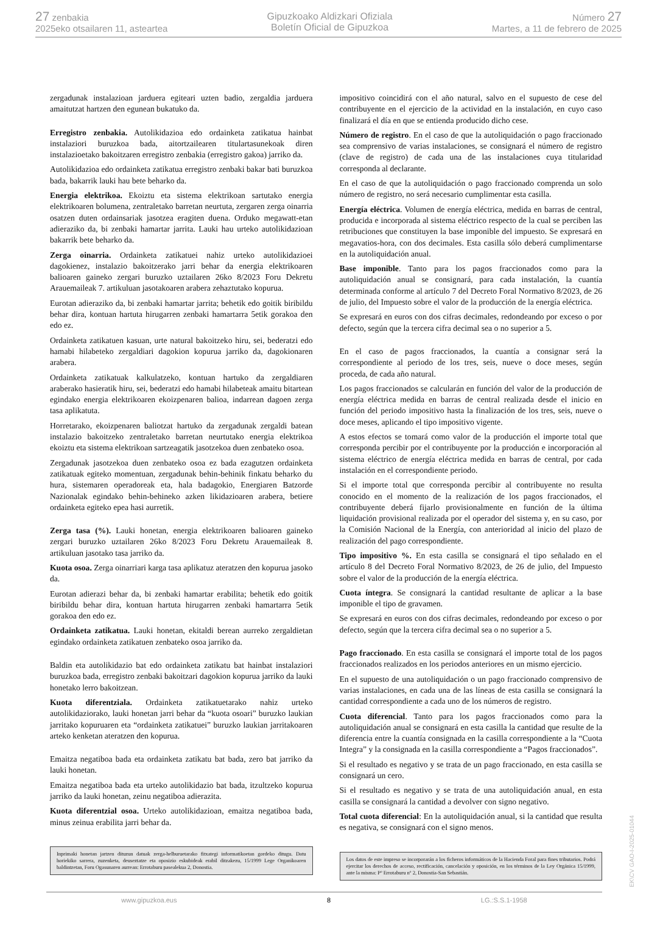27 zenbakia
2025eko otsailaren 11, asteartea
Gipuzkoako Aldizkari Ofiziala
Boletín Oficial de Gipuzkoa
Número 27
Martes, a 11 de febrero de 2025
zergadunak instalazioan jarduera egiteari uzten badio, zergaldia jarduera amaitutzat hartzen den egunean bukatuko da.
Erregistro zenbakia. Autolikidazioa edo ordainketa zatikatua hainbat instalaziori buruzkoa bada, aitortzailearen titulartasunekoak diren instalazioetako bakoitzaren erregistro zenbakia (erregistro gakoa) jarriko da.
Autolikidazioa edo ordainketa zatikatua erregistro zenbaki bakar bati buruzkoa bada, bakarrik lauki hau bete beharko da.
Energia elektrikoa. Ekoiztu eta sistema elektrikoan sartutako energia elektrikoaren bolumena, zentraletako barretan neurtuta, zergaren zerga oinarria osatzen duten ordainsariak jasotzea eragiten duena. Orduko megawatt-etan adieraziko da, bi zenbaki hamartar jarrita. Lauki hau urteko autolikidazioan bakarrik bete beharko da.
Zerga oinarria. Ordainketa zatikatuei nahiz urteko autolikidazioei dagokienez, instalazio bakoitzerako jarri behar da energia elektrikoaren balioaren gaineko zergari buruzko uztailaren 26ko 8/2023 Foru Dekretu Arauemaileak 7. artikuluan jasotakoaren arabera zehaztutako kopurua.
Eurotan adieraziko da, bi zenbaki hamartar jarrita; behetik edo goitik biribildu behar dira, kontuan hartuta hirugarren zenbaki hamartarra 5etik gorakoa den edo ez.
Ordainketa zatikatuen kasuan, urte natural bakoitzeko hiru, sei, bederatzi edo hamabi hilabeteko zergaldiari dagokion kopurua jarriko da, dagokionaren arabera.
Ordainketa zatikatuak kalkulatzeko, kontuan hartuko da zergaldiaren araberako hasieratik hiru, sei, bederatzi edo hamabi hilabeteak amaitu bitartean egindako energia elektrikoaren ekoizpenaren balioa, indarrean dagoen zerga tasa aplikatuta.
Horretarako, ekoizpenaren baliotzat hartuko da zergadunak zergaldi batean instalazio bakoitzeko zentraletako barretan neurtutako energia elektrikoa ekoiztu eta sistema elektrikoan sartzeagatik jasotzekoa duen zenbateko osoa.
Zergadunak jasotzekoa duen zenbateko osoa ez bada ezagutzen ordainketa zatikatuak egiteko momentuan, zergadunak behin-behinik finkatu beharko du hura, sistemaren operadoreak eta, hala badagokio, Energiaren Batzorde Nazionalak egindako behin-behineko azken likidazioaren arabera, betiere ordainketa egiteko epea hasi aurretik.
Zerga tasa (%). Lauki honetan, energia elektrikoaren balioaren gaineko zergari buruzko uztailaren 26ko 8/2023 Foru Dekretu Arauemaileak 8. artikuluan jasotako tasa jarriko da.
Kuota osoa. Zerga oinarriari karga tasa aplikatuz ateratzen den kopurua jasoko da.
Eurotan adierazi behar da, bi zenbaki hamartar erabilita; behetik edo goitik biribildu behar dira, kontuan hartuta hirugarren zenbaki hamartarra 5etik gorakoa den edo ez.
Ordainketa zatikatua. Lauki honetan, ekitaldi berean aurreko zergaldietan egindako ordainketa zatikatuen zenbateko osoa jarriko da.
Baldin eta autolikidazio bat edo ordainketa zatikatu bat hainbat instalaziori buruzkoa bada, erregistro zenbaki bakoitzari dagokion kopurua jarriko da lauki honetako lerro bakoitzean.
Kuota diferentziala. Ordainketa zatikatuetarako nahiz urteko autolikidaziorako, lauki honetan jarri behar da “kuota osoari” buruzko laukian jarritako kopuruaren eta “ordainketa zatikatuei” buruzko laukian jarritakoaren arteko kenketan ateratzen den kopurua.
Emaitza negatiboa bada eta ordainketa zatikatu bat bada, zero bat jarriko da lauki honetan.
Emaitza negatiboa bada eta urteko autolikidazio bat bada, itzultzeko kopurua jarriko da lauki honetan, zeinu negatiboa adierazita.
Kuota diferentzial osoa. Urteko autolikidazioan, emaitza negatiboa bada, minus zeinua erabilita jarri behar da.
Inprimaki honetan jartzen dituzun datuak zerga-helburuetarako fitxategi informatikoetan gordeko ditugu. Datu horiekiko sarrera, zuzenketa, deuseztatze eta oposizio eskubideak erabil ditzakezu, 15/1999 Lege Organikoaren baldintzetan, Foru Ogasunaren aurrean: Errotaburu pasealekua 2, Donostia.
impositivo coincidirá con el año natural, salvo en el supuesto de cese del contribuyente en el ejercicio de la actividad en la instalación, en cuyo caso finalizará el día en que se entienda producido dicho cese.
Número de registro. En el caso de que la autoliquidación o pago fraccionado sea comprensivo de varias instalaciones, se consignará el número de registro (clave de registro) de cada una de las instalaciones cuya titularidad corresponda al declarante.
En el caso de que la autoliquidación o pago fraccionado comprenda un solo número de registro, no será necesario cumplimentar esta casilla.
Energía eléctrica. Volumen de energía eléctrica, medida en barras de central, producida e incorporada al sistema eléctrico respecto de la cual se perciben las retribuciones que constituyen la base imponible del impuesto. Se expresará en megavatios-hora, con dos decimales. Esta casilla sólo deberá cumplimentarse en la autoliquidación anual.
Base imponible. Tanto para los pagos fraccionados como para la autoliquidación anual se consignará, para cada instalación, la cuantía determinada conforme al artículo 7 del Decreto Foral Normativo 8/2023, de 26 de julio, del Impuesto sobre el valor de la producción de la energía eléctrica.
Se expresará en euros con dos cifras decimales, redondeando por exceso o por defecto, según que la tercera cifra decimal sea o no superior a 5.
En el caso de pagos fraccionados, la cuantía a consignar será la correspondiente al periodo de los tres, seis, nueve o doce meses, según proceda, de cada año natural.
Los pagos fraccionados se calcularán en función del valor de la producción de energía eléctrica medida en barras de central realizada desde el inicio en función del periodo impositivo hasta la finalización de los tres, seis, nueve o doce meses, aplicando el tipo impositivo vigente.
A estos efectos se tomará como valor de la producción el importe total que corresponda percibir por el contribuyente por la producción e incorporación al sistema eléctrico de energía eléctrica medida en barras de central, por cada instalación en el correspondiente periodo.
Si el importe total que corresponda percibir al contribuyente no resulta conocido en el momento de la realización de los pagos fraccionados, el contribuyente deberá fijarlo provisionalmente en función de la última liquidación provisional realizada por el operador del sistema y, en su caso, por la Comisión Nacional de la Energía, con anterioridad al inicio del plazo de realización del pago correspondiente.
Tipo impositivo %. En esta casilla se consignará el tipo señalado en el artículo 8 del Decreto Foral Normativo 8/2023, de 26 de julio, del Impuesto sobre el valor de la producción de la energía eléctrica.
Cuota íntegra. Se consignará la cantidad resultante de aplicar a la base imponible el tipo de gravamen.
Se expresará en euros con dos cifras decimales, redondeando por exceso o por defecto, según que la tercera cifra decimal sea o no superior a 5.
Pago fraccionado. En esta casilla se consignará el importe total de los pagos fraccionados realizados en los periodos anteriores en un mismo ejercicio.
En el supuesto de una autoliquidación o un pago fraccionado comprensivo de varias instalaciones, en cada una de las líneas de esta casilla se consignará la cantidad correspondiente a cada uno de los números de registro.
Cuota diferencial. Tanto para los pagos fraccionados como para la autoliquidación anual se consignará en esta casilla la cantidad que resulte de la diferencia entre la cuantía consignada en la casilla correspondiente a la “Cuota Integra” y la consignada en la casilla correspondiente a “Pagos fraccionados”.
Si el resultado es negativo y se trata de un pago fraccionado, en esta casilla se consignará un cero.
Si el resultado es negativo y se trata de una autoliquidación anual, en esta casilla se consignará la cantidad a devolver con signo negativo.
Total cuota diferencial: En la autoliquidación anual, si la cantidad que resulta es negativa, se consignará con el signo menos.
Los datos de este impreso se incorporarán a los ficheros informáticos de la Hacienda Foral para fines tributarios. Podrá ejercitar los derechos de acceso, rectificación, cancelación y oposición, en los términos de la Ley Orgánica 15/1999, ante la misma: Pº Errotaburu nº 2, Donostia-San Sebastián.
www.gipuzkoa.eus 8 LG.:S.S.1-1958
EK\CV GAO-I-2025-01044